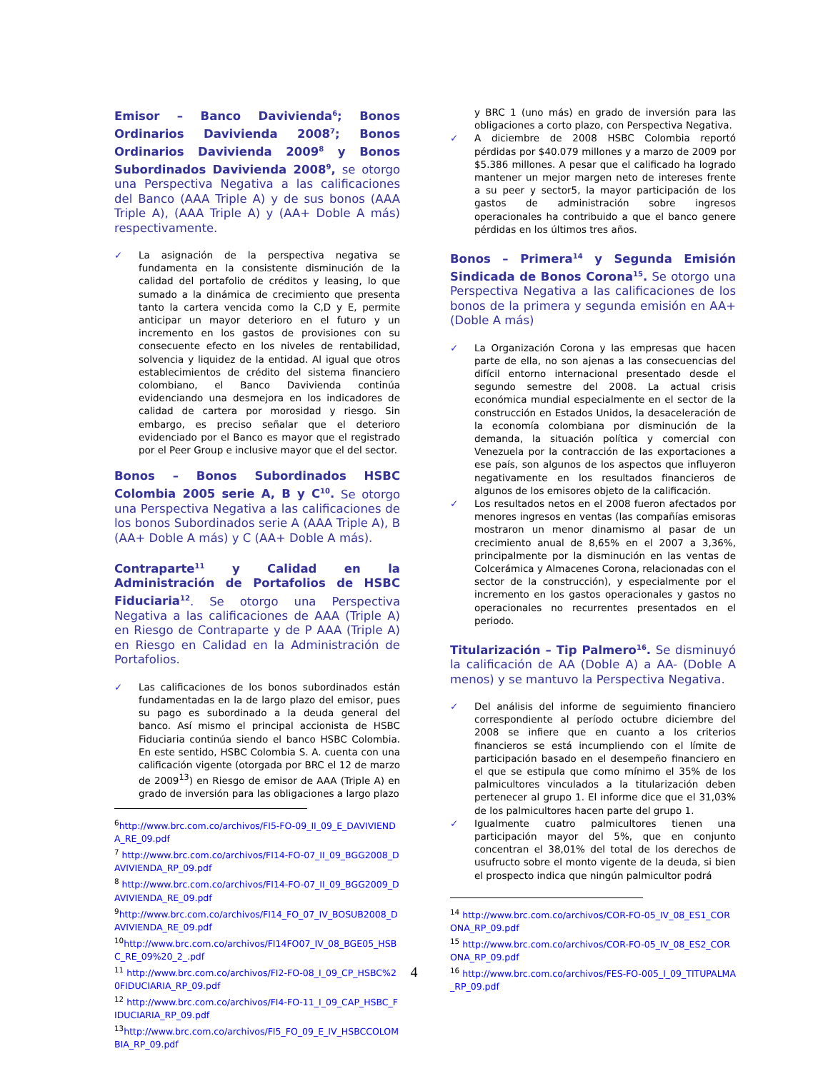Emisor – Banco Davivienda<sup>6</sup>; Bonos Ordinarios Davivienda 2008<sup>7</sup>; Bonos Ordinarios Davivienda 2009<sup>8</sup> y Bonos Subordinados Davivienda 2008<sup>9</sup>, se otorgo una Perspectiva Negativa a las calificaciones del Banco (AAA Triple A) y de sus bonos (AAA Triple A), (AAA Triple A) y (AA+ Doble A más) respectivamente.
✓ La asignación de la perspectiva negativa se fundamenta en la consistente disminución de la calidad del portafolio de créditos y leasing, lo que sumado a la dinámica de crecimiento que presenta tanto la cartera vencida como la C,D y E, permite anticipar un mayor deterioro en el futuro y un incremento en los gastos de provisiones con su consecuente efecto en los niveles de rentabilidad, solvencia y liquidez de la entidad. Al igual que otros establecimientos de crédito del sistema financiero colombiano, el Banco Davivienda continúa evidenciando una desmejora en los indicadores de calidad de cartera por morosidad y riesgo. Sin embargo, es preciso señalar que el deterioro evidenciado por el Banco es mayor que el registrado por el Peer Group e inclusive mayor que el del sector.
Bonos – Bonos Subordinados HSBC Colombia 2005 serie A, B y C<sup>10</sup>. Se otorgo una Perspectiva Negativa a las calificaciones de los bonos Subordinados serie A (AAA Triple A), B (AA+ Doble A más) y C (AA+ Doble A más).
Contraparte<sup>11</sup> y Calidad en la Administración de Portafolios de HSBC Fiduciaria<sup>12</sup>. Se otorgo una Perspectiva Negativa a las calificaciones de AAA (Triple A) en Riesgo de Contraparte y de P AAA (Triple A) en Riesgo en Calidad en la Administración de Portafolios.
✓ Las calificaciones de los bonos subordinados están fundamentadas en la de largo plazo del emisor, pues su pago es subordinado a la deuda general del banco. Así mismo el principal accionista de HSBC Fiduciaria continúa siendo el banco HSBC Colombia. En este sentido, HSBC Colombia S. A. cuenta con una calificación vigente (otorgada por BRC el 12 de marzo de 2009<sup>13</sup>) en Riesgo de emisor de AAA (Triple A) en grado de inversión para las obligaciones a largo plazo
<sup>6</sup> http://www.brc.com.co/archivos/FI5-FO-09_II_09_E_DAVIVIENDA_RE_09.pdf
<sup>7</sup> http://www.brc.com.co/archivos/FI14-FO-07_II_09_BGG2008_DAVIVIENDA_RP_09.pdf
<sup>8</sup> http://www.brc.com.co/archivos/FI14-FO-07_II_09_BGG2009_DAVIVIENDA_RE_09.pdf
<sup>9</sup> http://www.brc.com.co/archivos/FI14_FO_07_IV_BOSUB2008_DAVIVIENDA_RE_09.pdf
<sup>10</sup> http://www.brc.com.co/archivos/FI14FO07_IV_08_BGE05_HSBC_RE_09%20_2_.pdf
<sup>11</sup> http://www.brc.com.co/archivos/FI2-FO-08_I_09_CP_HSBC%20FIDUCIARIA_RP_09.pdf
<sup>12</sup> http://www.brc.com.co/archivos/FI4-FO-11_I_09_CAP_HSBC_FIDUCIARIA_RP_09.pdf
<sup>13</sup> http://www.brc.com.co/archivos/FI5_FO_09_E_IV_HSBCCOLOMBIA_RP_09.pdf
y BRC 1 (uno más) en grado de inversión para las obligaciones a corto plazo, con Perspectiva Negativa.
✓ A diciembre de 2008 HSBC Colombia reportó pérdidas por $40.079 millones y a marzo de 2009 por $5.386 millones. A pesar que el calificado ha logrado mantener un mejor margen neto de intereses frente a su peer y sector5, la mayor participación de los gastos de administración sobre ingresos operacionales ha contribuido a que el banco genere pérdidas en los últimos tres años.
Bonos – Primera<sup>14</sup> y Segunda Emisión Sindicada de Bonos Corona<sup>15</sup>. Se otorgo una Perspectiva Negativa a las calificaciones de los bonos de la primera y segunda emisión en AA+ (Doble A más)
✓ La Organización Corona y las empresas que hacen parte de ella, no son ajenas a las consecuencias del difícil entorno internacional presentado desde el segundo semestre del 2008. La actual crisis económica mundial especialmente en el sector de la construcción en Estados Unidos, la desaceleración de la economía colombiana por disminución de la demanda, la situación política y comercial con Venezuela por la contracción de las exportaciones a ese país, son algunos de los aspectos que influyeron negativamente en los resultados financieros de algunos de los emisores objeto de la calificación.
✓ Los resultados netos en el 2008 fueron afectados por menores ingresos en ventas (las compañías emisoras mostraron un menor dinamismo al pasar de un crecimiento anual de 8,65% en el 2007 a 3,36%, principalmente por la disminución en las ventas de Colcerámica y Almacenes Corona, relacionadas con el sector de la construcción), y especialmente por el incremento en los gastos operacionales y gastos no operacionales no recurrentes presentados en el periodo.
Titularización – Tip Palmero<sup>16</sup>. Se disminuyó la calificación de AA (Doble A) a AA- (Doble A menos) y se mantuvo la Perspectiva Negativa.
✓ Del análisis del informe de seguimiento financiero correspondiente al período octubre diciembre del 2008 se infiere que en cuanto a los criterios financieros se está incumpliendo con el límite de participación basado en el desempeño financiero en el que se estipula que como mínimo el 35% de los palmicultores vinculados a la titularización deben pertenecer al grupo 1. El informe dice que el 31,03% de los palmicultores hacen parte del grupo 1.
✓ Igualmente cuatro palmicultores tienen una participación mayor del 5%, que en conjunto concentran el 38,01% del total de los derechos de usufructo sobre el monto vigente de la deuda, si bien el prospecto indica que ningún palmicultor podrá
<sup>14</sup> http://www.brc.com.co/archivos/COR-FO-05_IV_08_ES1_CORONA_RP_09.pdf
<sup>15</sup> http://www.brc.com.co/archivos/COR-FO-05_IV_08_ES2_CORONA_RP_09.pdf
<sup>16</sup> http://www.brc.com.co/archivos/FES-FO-005_I_09_TITUPALMA_RP_09.pdf
4